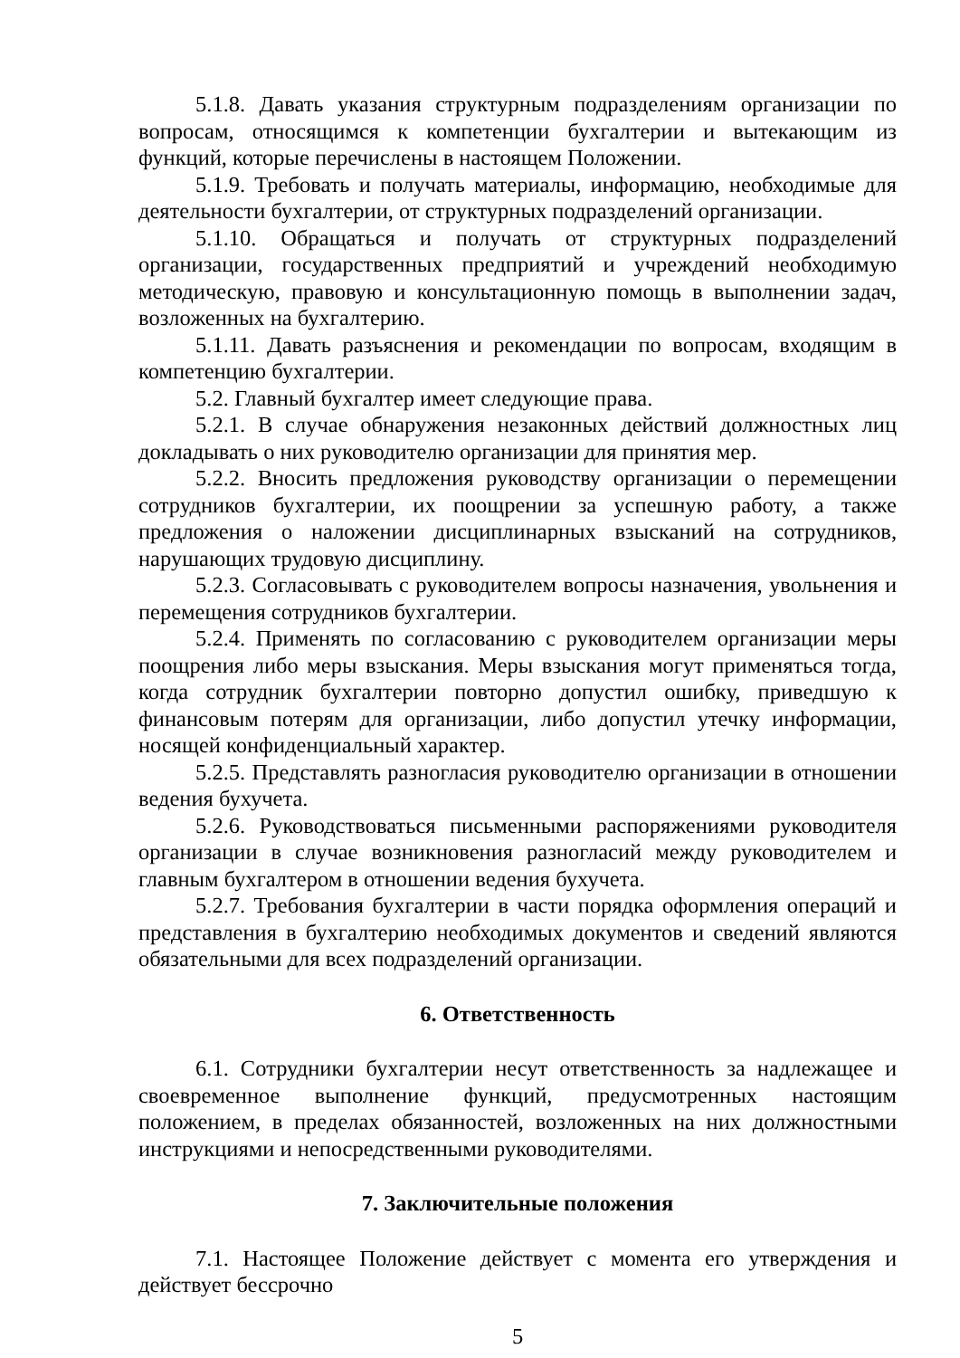5.1.8. Давать указания структурным подразделениям организации по вопросам, относящимся к компетенции бухгалтерии и вытекающим из функций, которые перечислены в настоящем Положении.
5.1.9. Требовать и получать материалы, информацию, необходимые для деятельности бухгалтерии, от структурных подразделений организации.
5.1.10. Обращаться и получать от структурных подразделений организации, государственных предприятий и учреждений необходимую методическую, правовую и консультационную помощь в выполнении задач, возложенных на бухгалтерию.
5.1.11. Давать разъяснения и рекомендации по вопросам, входящим в компетенцию бухгалтерии.
5.2. Главный бухгалтер имеет следующие права.
5.2.1. В случае обнаружения незаконных действий должностных лиц докладывать о них руководителю организации для принятия мер.
5.2.2. Вносить предложения руководству организации о перемещении сотрудников бухгалтерии, их поощрении за успешную работу, а также предложения о наложении дисциплинарных взысканий на сотрудников, нарушающих трудовую дисциплину.
5.2.3. Согласовывать с руководителем вопросы назначения, увольнения и перемещения сотрудников бухгалтерии.
5.2.4. Применять по согласованию с руководителем организации меры поощрения либо меры взыскания. Меры взыскания могут применяться тогда, когда сотрудник бухгалтерии повторно допустил ошибку, приведшую к финансовым потерям для организации, либо допустил утечку информации, носящей конфиденциальный характер.
5.2.5. Представлять разногласия руководителю организации в отношении ведения бухучета.
5.2.6. Руководствоваться письменными распоряжениями руководителя организации в случае возникновения разногласий между руководителем и главным бухгалтером в отношении ведения бухучета.
5.2.7. Требования бухгалтерии в части порядка оформления операций и представления в бухгалтерию необходимых документов и сведений являются обязательными для всех подразделений организации.
6. Ответственность
6.1. Сотрудники бухгалтерии несут ответственность за надлежащее и своевременное выполнение функций, предусмотренных настоящим положением, в пределах обязанностей, возложенных на них должностными инструкциями и непосредственными руководителями.
7. Заключительные положения
7.1. Настоящее Положение действует с момента его утверждения и действует бессрочно
5